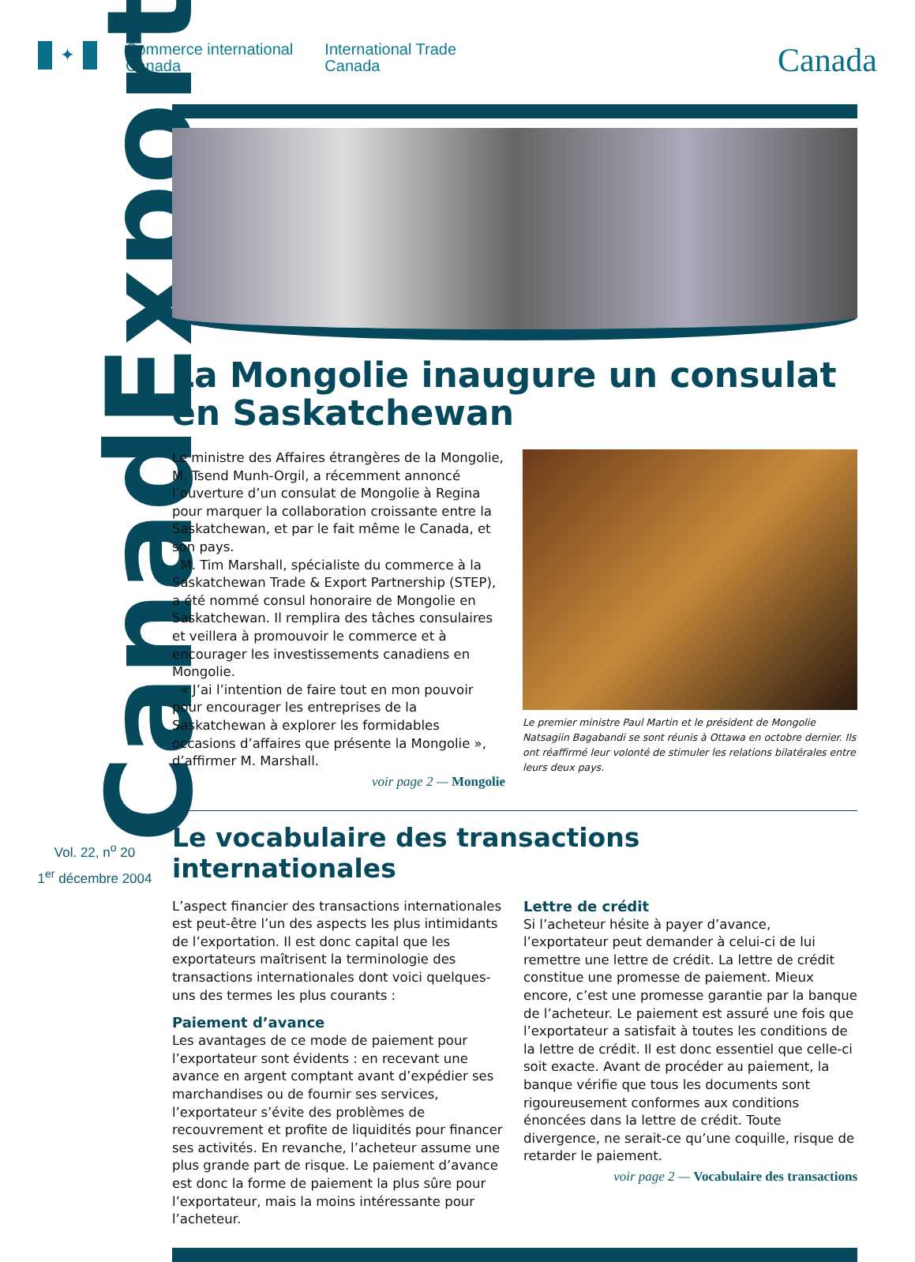✦
Commerce international
Canada
International Trade
Canada
Canada
CanadExport
Vol. 22, n<sup>o</sup> 20
1<sup>er</sup> décembre 2004
La Mongolie inaugure un consulat en Saskatchewan
Le ministre des Affaires étrangères de la Mongolie, M. Tsend Munh-Orgil, a récemment annoncé l’ouverture d’un consulat de Mongolie à Regina pour marquer la collaboration croissante entre la Saskatchewan, et par le fait même le Canada, et son pays.
M. Tim Marshall, spécialiste du commerce à la Saskatchewan Trade & Export Partnership (STEP), a été nommé consul honoraire de Mongolie en Saskatchewan. Il remplira des tâches consulaires et veillera à promouvoir le commerce et à encourager les investissements canadiens en Mongolie.
« J’ai l’intention de faire tout en mon pouvoir pour encourager les entreprises de la Saskatchewan à explorer les formidables occasions d’affaires que présente la Mongolie », d’affirmer M. Marshall.
voir page 2 — Mongolie
Le premier ministre Paul Martin et le président de Mongolie Natsagiin Bagabandi se sont réunis à Ottawa en octobre dernier. Ils ont réaffirmé leur volonté de stimuler les relations bilatérales entre leurs deux pays.
Le vocabulaire des transactions internationales
L’aspect financier des transactions internationales est peut-être l’un des aspects les plus intimidants de l’exportation. Il est donc capital que les exportateurs maîtrisent la terminologie des transactions internationales dont voici quelques-uns des termes les plus courants :
Paiement d’avance
Les avantages de ce mode de paiement pour l’exportateur sont évidents : en recevant une avance en argent comptant avant d’expédier ses marchandises ou de fournir ses services, l’exportateur s’évite des problèmes de recouvrement et profite de liquidités pour financer ses activités. En revanche, l’acheteur assume une plus grande part de risque. Le paiement d’avance est donc la forme de paiement la plus sûre pour l’exportateur, mais la moins intéressante pour l’acheteur.
Lettre de crédit
Si l’acheteur hésite à payer d’avance, l’exportateur peut demander à celui-ci de lui remettre une lettre de crédit. La lettre de crédit constitue une promesse de paiement. Mieux encore, c’est une promesse garantie par la banque de l’acheteur. Le paiement est assuré une fois que l’exportateur a satisfait à toutes les conditions de la lettre de crédit. Il est donc essentiel que celle-ci soit exacte. Avant de procéder au paiement, la banque vérifie que tous les documents sont rigoureusement conformes aux conditions énoncées dans la lettre de crédit. Toute divergence, ne serait-ce qu’une coquille, risque de retarder le paiement.
voir page 2 — Vocabulaire des transactions